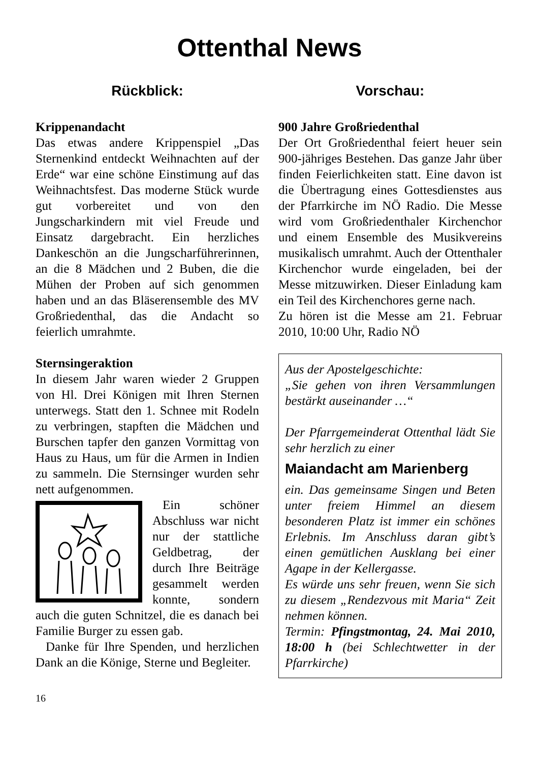Ottenthal News
Rückblick:
Krippenandacht
Das etwas andere Krippenspiel „Das Sternenkind entdeckt Weihnachten auf der Erde“ war eine schöne Einstimung auf das Weihnachtsfest. Das moderne Stück wurde gut vorbereitet und von den Jungscharkindern mit viel Freude und Einsatz dargebracht. Ein herzliches Dankeschön an die Jungscharführerinnen, an die 8 Mädchen und 2 Buben, die die Mühen der Proben auf sich genommen haben und an das Bläserensemble des MV Großriedenthal, das die Andacht so feierlich umrahmte.
Sternsingeraktion
In diesem Jahr waren wieder 2 Gruppen von Hl. Drei Königen mit Ihren Sternen unterwegs. Statt den 1. Schnee mit Rodeln zu verbringen, stapften die Mädchen und Burschen tapfer den ganzen Vormittag von Haus zu Haus, um für die Armen in Indien zu sammeln. Die Sternsinger wurden sehr nett aufgenommen.
Ein schöner Abschluss war nicht nur der stattliche Geldbetrag, der durch Ihre Beiträge gesammelt werden konnte, sondern auch die guten Schnitzel, die es danach bei Familie Burger zu essen gab.
Danke für Ihre Spenden, und herzlichen Dank an die Könige, Sterne und Begleiter.
16
Vorschau:
900 Jahre Großriedenthal
Der Ort Großriedenthal feiert heuer sein 900-jähriges Bestehen. Das ganze Jahr über finden Feierlichkeiten statt. Eine davon ist die Übertragung eines Gottesdienstes aus der Pfarrkirche im NÖ Radio. Die Messe wird vom Großriedenthaler Kirchenchor und einem Ensemble des Musikvereins musikalisch umrahmt. Auch der Ottenthaler Kirchenchor wurde eingeladen, bei der Messe mitzuwirken. Dieser Einladung kam ein Teil des Kirchenchores gerne nach.
Zu hören ist die Messe am 21. Februar 2010, 10:00 Uhr, Radio NÖ
Aus der Apostelgeschichte:
„Sie gehen von ihren Versammlungen bestärkt auseinander …“
Der Pfarrgemeinderat Ottenthal lädt Sie sehr herzlich zu einer
Maiandacht am Marienberg
ein. Das gemeinsame Singen und Beten unter freiem Himmel an diesem besonderen Platz ist immer ein schönes Erlebnis. Im Anschluss daran gibt’s einen gemütlichen Ausklang bei einer Agape in der Kellergasse.
Es würde uns sehr freuen, wenn Sie sich zu diesem „Rendezvous mit Maria“ Zeit nehmen können.
Termin: Pfingstmontag, 24. Mai 2010, 18:00 h (bei Schlechtwetter in der Pfarrkirche)